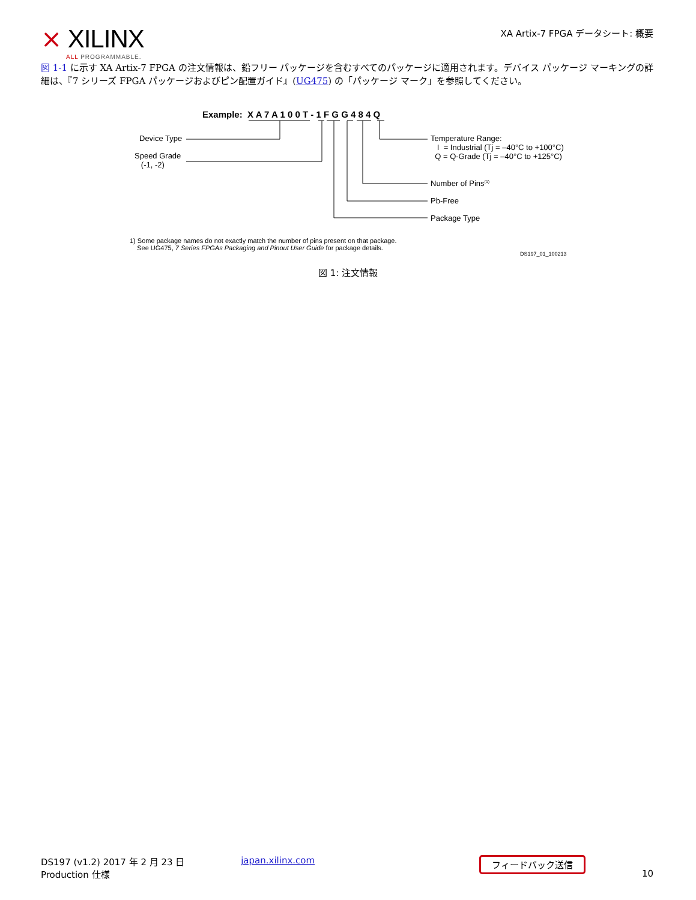⨯ XILINX
ALL PROGRAMMABLE.
XA Artix-7 FPGA データシート: 概要
図 1-1 に示す XA Artix-7 FPGA の注文情報は、鉛フリー パッケージを含むすべてのパッケージに適用されます。デバイス パッケージ マーキングの詳細は、『7 シリーズ FPGA パッケージおよびピン配置ガイド』(UG475) の「パッケージ マーク」を参照してください。
Example: X A 7 A 1 0 0 T - 1 F G G 4 8 4 Q
Device Type
Speed Grade
(-1, -2)
Temperature Range:
I = Industrial (Tj = –40°C to +100°C)
Q = Q-Grade (Tj = –40°C to +125°C)
Number of Pins<sup>(1)</sup>
Pb-Free
Package Type
1) Some package names do not exactly match the number of pins present on that package.
See UG475, 7 Series FPGAs Packaging and Pinout User Guide for package details.
DS197_01_100213
図 1: 注文情報
DS197 (v1.2) 2017 年 2 月 23 日
Production 仕様
japan.xilinx.com
フィードバック送信
10